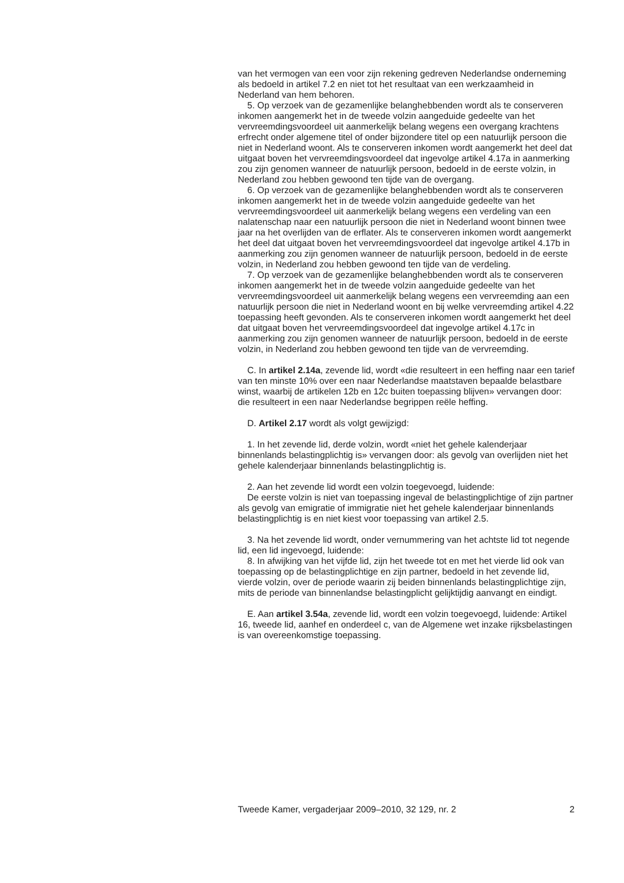van het vermogen van een voor zijn rekening gedreven Nederlandse onderneming als bedoeld in artikel 7.2 en niet tot het resultaat van een werkzaamheid in Nederland van hem behoren.
5. Op verzoek van de gezamenlijke belanghebbenden wordt als te conserveren inkomen aangemerkt het in de tweede volzin aangeduide gedeelte van het vervreemdingsvoordeel uit aanmerkelijk belang wegens een overgang krachtens erfrecht onder algemene titel of onder bijzondere titel op een natuurlijk persoon die niet in Nederland woont. Als te conserveren inkomen wordt aangemerkt het deel dat uitgaat boven het vervreemdingsvoordeel dat ingevolge artikel 4.17a in aanmerking zou zijn genomen wanneer de natuurlijk persoon, bedoeld in de eerste volzin, in Nederland zou hebben gewoond ten tijde van de overgang.
6. Op verzoek van de gezamenlijke belanghebbenden wordt als te conserveren inkomen aangemerkt het in de tweede volzin aangeduide gedeelte van het vervreemdingsvoordeel uit aanmerkelijk belang wegens een verdeling van een nalatenschap naar een natuurlijk persoon die niet in Nederland woont binnen twee jaar na het overlijden van de erflater. Als te conserveren inkomen wordt aangemerkt het deel dat uitgaat boven het vervreemdingsvoordeel dat ingevolge artikel 4.17b in aanmerking zou zijn genomen wanneer de natuurlijk persoon, bedoeld in de eerste volzin, in Nederland zou hebben gewoond ten tijde van de verdeling.
7. Op verzoek van de gezamenlijke belanghebbenden wordt als te conserveren inkomen aangemerkt het in de tweede volzin aangeduide gedeelte van het vervreemdingsvoordeel uit aanmerkelijk belang wegens een vervreemding aan een natuurlijk persoon die niet in Nederland woont en bij welke vervreemding artikel 4.22 toepassing heeft gevonden. Als te conserveren inkomen wordt aangemerkt het deel dat uitgaat boven het vervreemdingsvoordeel dat ingevolge artikel 4.17c in aanmerking zou zijn genomen wanneer de natuurlijk persoon, bedoeld in de eerste volzin, in Nederland zou hebben gewoond ten tijde van de vervreemding.
C. In artikel 2.14a, zevende lid, wordt «die resulteert in een heffing naar een tarief van ten minste 10% over een naar Nederlandse maatstaven bepaalde belastbare winst, waarbij de artikelen 12b en 12c buiten toepassing blijven» vervangen door: die resulteert in een naar Nederlandse begrippen reële heffing.
D. Artikel 2.17 wordt als volgt gewijzigd:
1. In het zevende lid, derde volzin, wordt «niet het gehele kalenderjaar binnenlands belastingplichtig is» vervangen door: als gevolg van overlijden niet het gehele kalenderjaar binnenlands belastingplichtig is.
2. Aan het zevende lid wordt een volzin toegevoegd, luidende:
De eerste volzin is niet van toepassing ingeval de belastingplichtige of zijn partner als gevolg van emigratie of immigratie niet het gehele kalenderjaar binnenlands belastingplichtig is en niet kiest voor toepassing van artikel 2.5.
3. Na het zevende lid wordt, onder vernummering van het achtste lid tot negende lid, een lid ingevoegd, luidende:
8. In afwijking van het vijfde lid, zijn het tweede tot en met het vierde lid ook van toepassing op de belastingplichtige en zijn partner, bedoeld in het zevende lid, vierde volzin, over de periode waarin zij beiden binnenlands belastingplichtige zijn, mits de periode van binnenlandse belastingplicht gelijktijdig aanvangt en eindigt.
E. Aan artikel 3.54a, zevende lid, wordt een volzin toegevoegd, luidende: Artikel 16, tweede lid, aanhef en onderdeel c, van de Algemene wet inzake rijksbelastingen is van overeenkomstige toepassing.
Tweede Kamer, vergaderjaar 2009–2010, 32 129, nr. 2 2